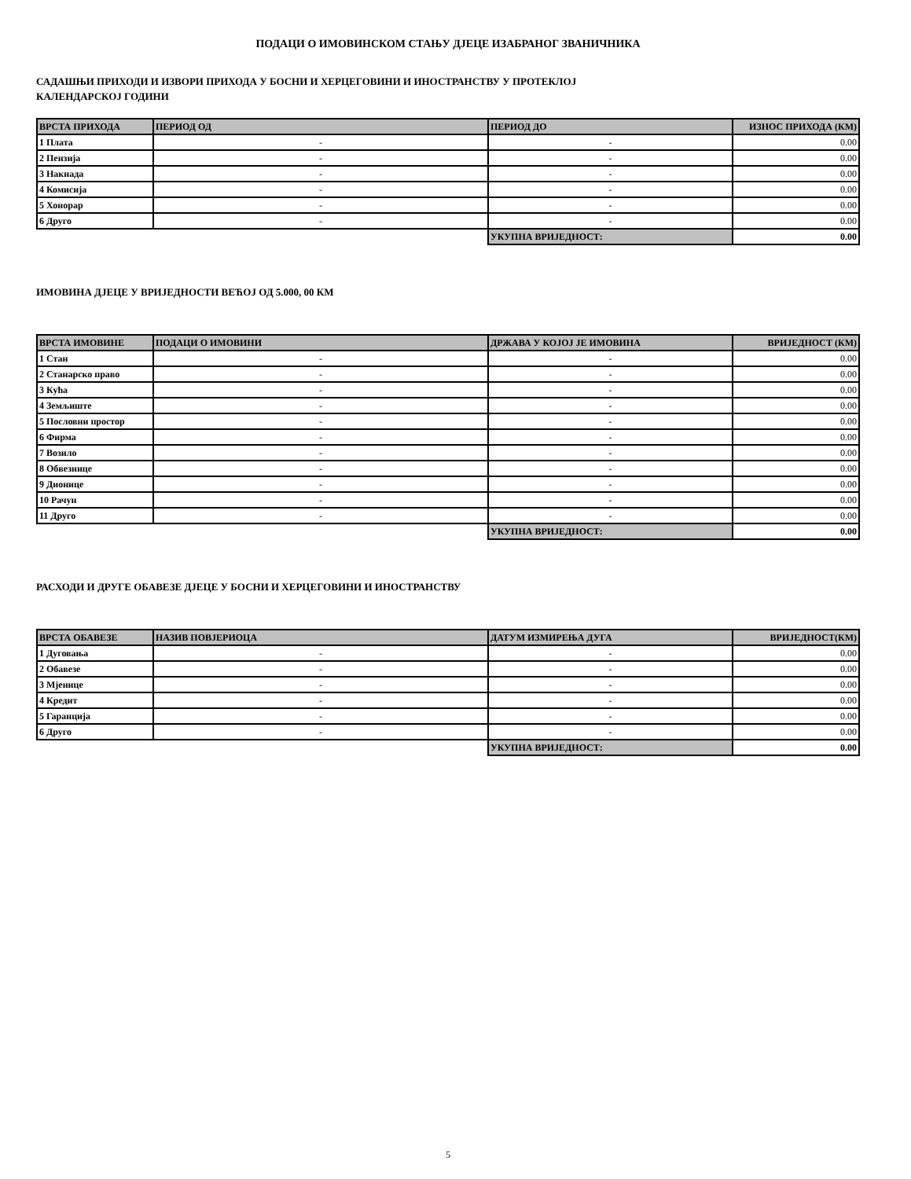ПОДАЦИ О ИМОВИНСКОМ СТАЊУ ДЈЕЦЕ ИЗАБРАНОГ ЗВАНИЧНИКА
САДАШЊИ ПРИХОДИ И ИЗВОРИ ПРИХОДА У БОСНИ И ХЕРЦЕГОВИНИ И ИНОСТРАНСТВУ У ПРОТЕКЛОЈ
КАЛЕНДАРСКОЈ ГОДИНИ
| ВРСТА ПРИХОДА | ПЕРИОД ОД | ПЕРИОД ДО | ИЗНОС ПРИХОДА (КМ) |
| --- | --- | --- | --- |
| 1 Плата | - | - | 0.00 |
| 2 Пензија | - | - | 0.00 |
| 3 Накнада | - | - | 0.00 |
| 4 Комисија | - | - | 0.00 |
| 5 Хонорар | - | - | 0.00 |
| 6 Друго | - | - | 0.00 |
| | | УКУПНА ВРИЈЕДНОСТ: | 0.00 |
ИМОВИНА ДЈЕЦЕ У ВРИЈЕДНОСТИ ВЕЋОЈ ОД 5.000, 00 КМ
| ВРСТА ИМОВИНЕ | ПОДАЦИ О ИМОВИНИ | ДРЖАВА У КОЈОЈ ЈЕ ИМОВИНА | ВРИЈЕДНОСТ (КМ) |
| --- | --- | --- | --- |
| 1 Стан | - | - | 0.00 |
| 2 Станарско право | - | - | 0.00 |
| 3 Кућа | - | - | 0.00 |
| 4 Земљиште | - | - | 0.00 |
| 5 Пословни простор | - | - | 0.00 |
| 6 Фирма | - | - | 0.00 |
| 7 Возило | - | - | 0.00 |
| 8 Обвезнице | - | - | 0.00 |
| 9 Дионице | - | - | 0.00 |
| 10 Рачун | - | - | 0.00 |
| 11 Друго | - | - | 0.00 |
| | | УКУПНА ВРИЈЕДНОСТ: | 0.00 |
РАСХОДИ И ДРУГЕ ОБАВЕЗЕ ДЈЕЦЕ У БОСНИ И ХЕРЦЕГОВИНИ И ИНОСТРАНСТВУ
| ВРСТА ОБАВЕЗЕ | НАЗИВ ПОВЈЕРИОЦА | ДАТУМ ИЗМИРЕЊА ДУГА | ВРИЈЕДНОСТ(КМ) |
| --- | --- | --- | --- |
| 1 Дуговања | - | - | 0.00 |
| 2 Обавезе | - | - | 0.00 |
| 3 Мјенице | - | - | 0.00 |
| 4 Кредит | - | - | 0.00 |
| 5 Гаранција | - | - | 0.00 |
| 6 Друго | - | - | 0.00 |
| | | УКУПНА ВРИЈЕДНОСТ: | 0.00 |
5